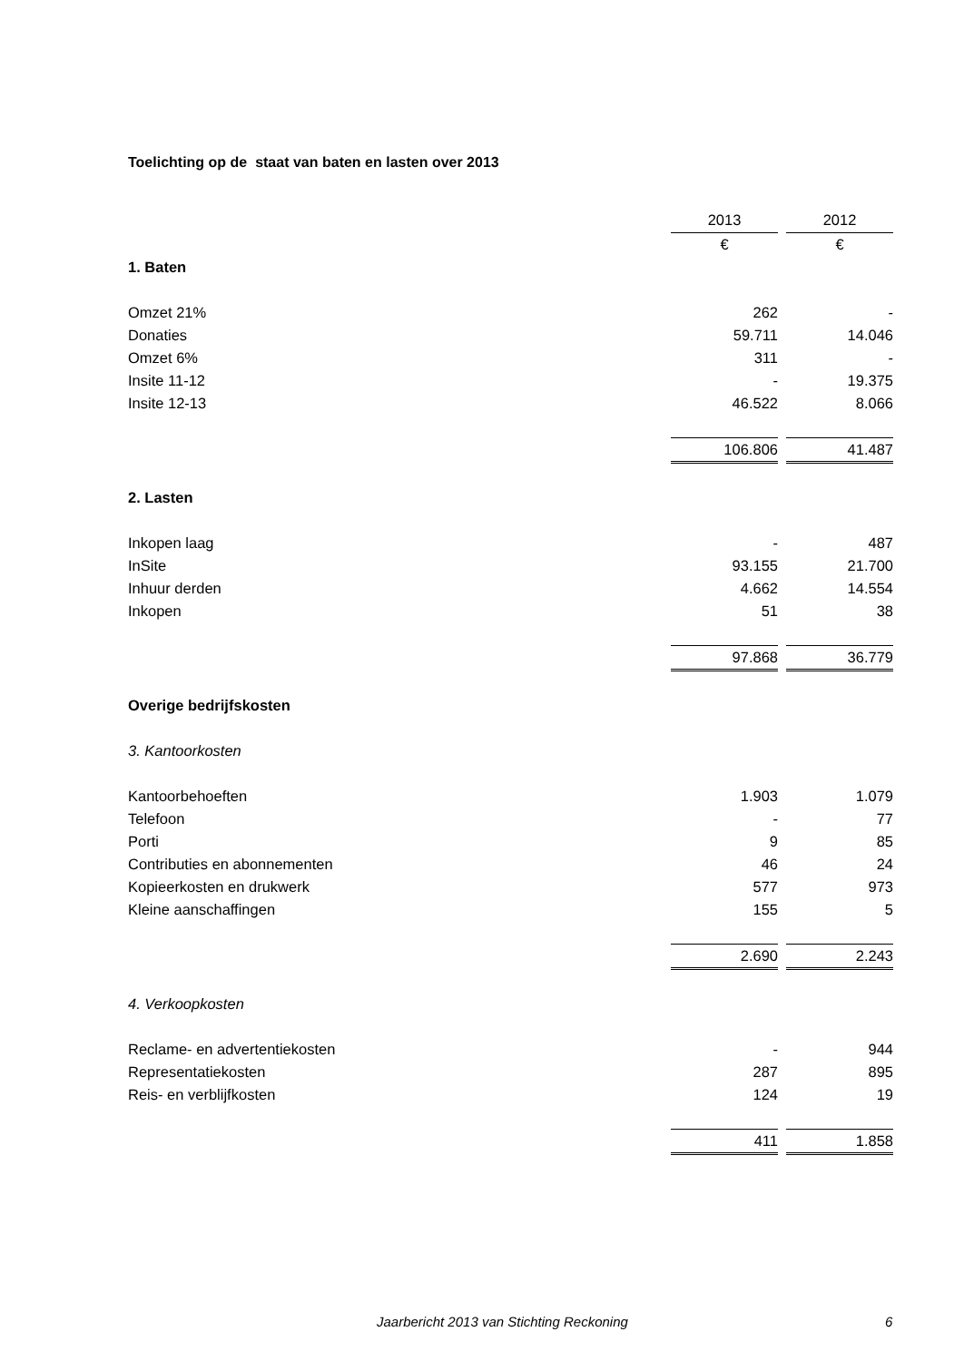Toelichting op de staat van baten en lasten over 2013
| | 2013 | | 2012 |
| | € | | € |
| 1. Baten | | | |
| Omzet 21% | 262 | | - |
| Donaties | 59.711 | | 14.046 |
| Omzet 6% | 311 | | - |
| Insite 11-12 | - | | 19.375 |
| Insite 12-13 | 46.522 | | 8.066 |
| | 106.806 | | 41.487 |
| 2. Lasten | | | |
| Inkopen laag | - | | 487 |
| InSite | 93.155 | | 21.700 |
| Inhuur derden | 4.662 | | 14.554 |
| Inkopen | 51 | | 38 |
| | 97.868 | | 36.779 |
| Overige bedrijfskosten | | | |
| 3. Kantoorkosten | | | |
| Kantoorbehoeften | 1.903 | | 1.079 |
| Telefoon | - | | 77 |
| Porti | 9 | | 85 |
| Contributies en abonnementen | 46 | | 24 |
| Kopieerkosten en drukwerk | 577 | | 973 |
| Kleine aanschaffingen | 155 | | 5 |
| | 2.690 | | 2.243 |
| 4. Verkoopkosten | | | |
| Reclame- en advertentiekosten | - | | 944 |
| Representatiekosten | 287 | | 895 |
| Reis- en verblijfkosten | 124 | | 19 |
| | 411 | | 1.858 |
Jaarbericht 2013 van Stichting Reckoning 6